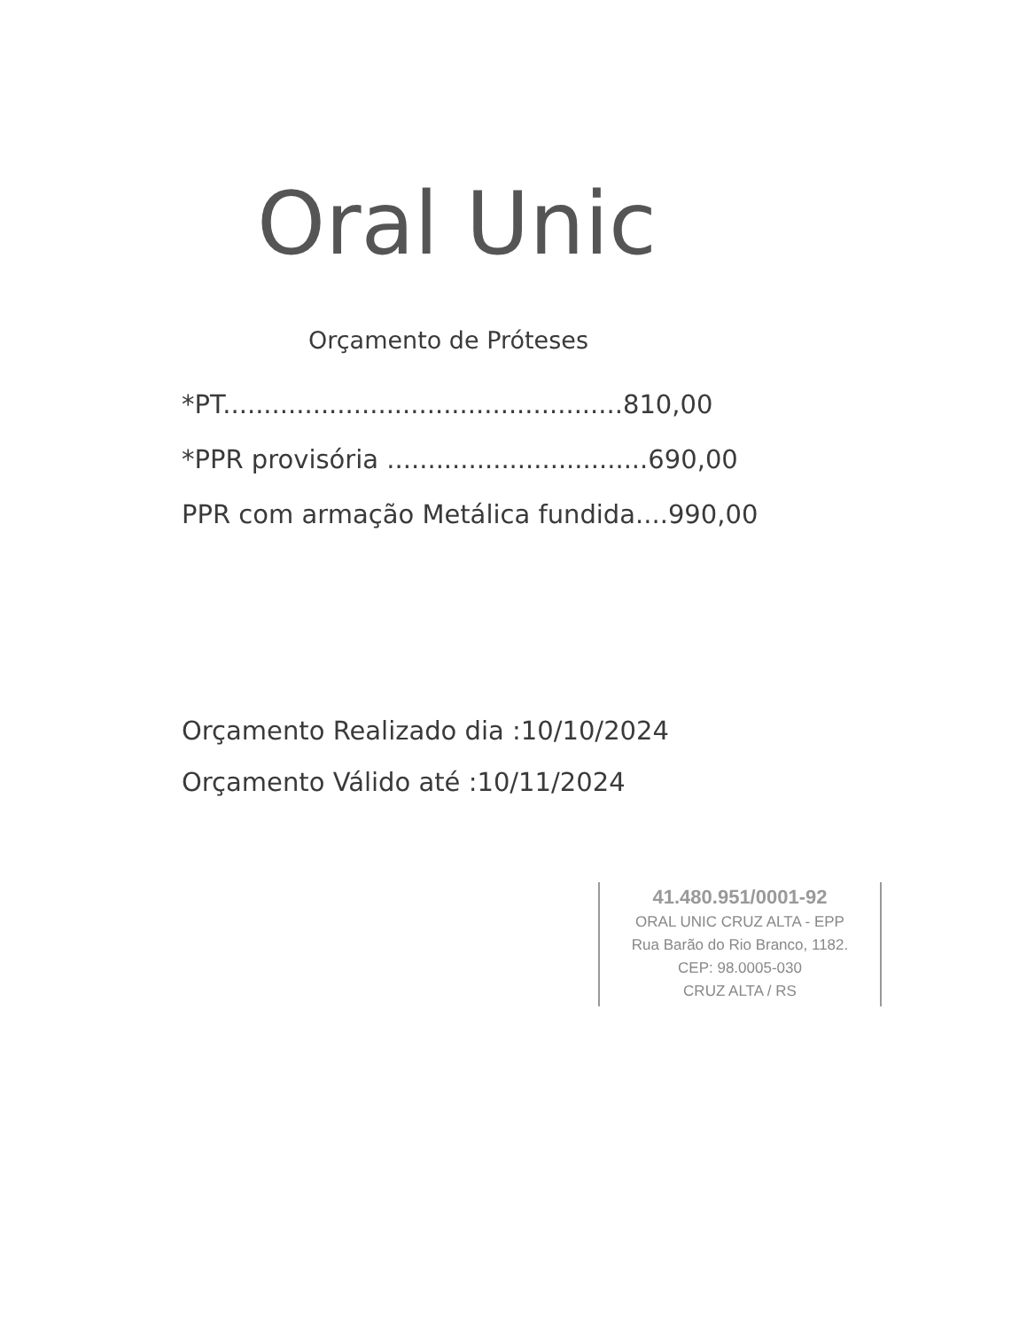Oral Unic
Orçamento de Próteses
*PT.................................................810,00
*PPR provisória ................................690,00
PPR com armação Metálica fundida....990,00
Orçamento Realizado dia :10/10/2024
Orçamento Válido até :10/11/2024
41.480.951/0001-92
ORAL UNIC CRUZ ALTA - EPP
Rua Barão do Rio Branco, 1182.
CEP: 98.0005-030
CRUZ ALTA / RS